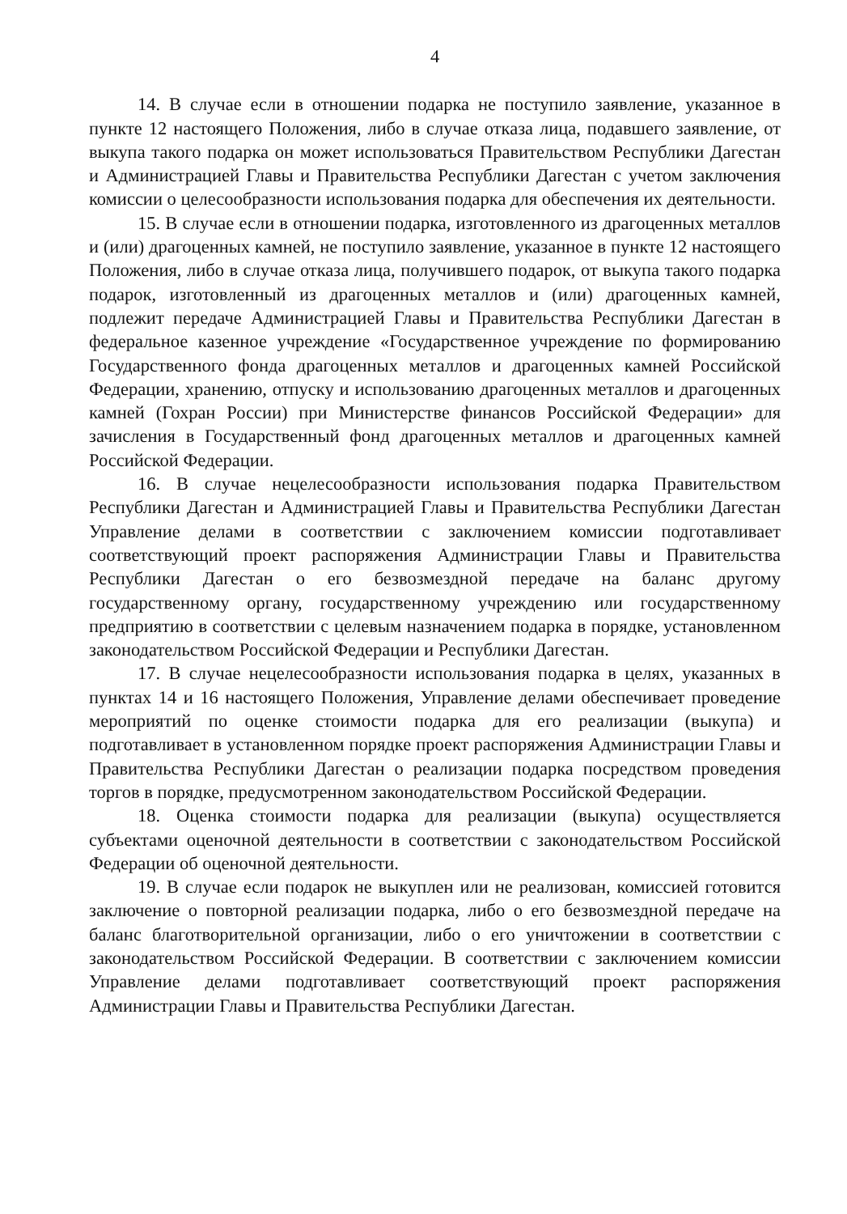4
14. В случае если в отношении подарка не поступило заявление, указанное в пункте 12 настоящего Положения, либо в случае отказа лица, подавшего заявление, от выкупа такого подарка он может использоваться Правительством Республики Дагестан и Администрацией Главы и Правительства Республики Дагестан с учетом заключения комиссии о целесообразности использования подарка для обеспечения их деятельности.
15. В случае если в отношении подарка, изготовленного из драгоценных металлов и (или) драгоценных камней, не поступило заявление, указанное в пункте 12 настоящего Положения, либо в случае отказа лица, получившего подарок, от выкупа такого подарка подарок, изготовленный из драгоценных металлов и (или) драгоценных камней, подлежит передаче Администрацией Главы и Правительства Республики Дагестан в федеральное казенное учреждение «Государственное учреждение по формированию Государственного фонда драгоценных металлов и драгоценных камней Российской Федерации, хранению, отпуску и использованию драгоценных металлов и драгоценных камней (Гохран России) при Министерстве финансов Российской Федерации» для зачисления в Государственный фонд драгоценных металлов и драгоценных камней Российской Федерации.
16. В случае нецелесообразности использования подарка Правительством Республики Дагестан и Администрацией Главы и Правительства Республики Дагестан Управление делами в соответствии с заключением комиссии подготавливает соответствующий проект распоряжения Администрации Главы и Правительства Республики Дагестан о его безвозмездной передаче на баланс другому государственному органу, государственному учреждению или государственному предприятию в соответствии с целевым назначением подарка в порядке, установленном законодательством Российской Федерации и Республики Дагестан.
17. В случае нецелесообразности использования подарка в целях, указанных в пунктах 14 и 16 настоящего Положения, Управление делами обеспечивает проведение мероприятий по оценке стоимости подарка для его реализации (выкупа) и подготавливает в установленном порядке проект распоряжения Администрации Главы и Правительства Республики Дагестан о реализации подарка посредством проведения торгов в порядке, предусмотренном законодательством Российской Федерации.
18. Оценка стоимости подарка для реализации (выкупа) осуществляется субъектами оценочной деятельности в соответствии с законодательством Российской Федерации об оценочной деятельности.
19. В случае если подарок не выкуплен или не реализован, комиссией готовится заключение о повторной реализации подарка, либо о его безвозмездной передаче на баланс благотворительной организации, либо о его уничтожении в соответствии с законодательством Российской Федерации. В соответствии с заключением комиссии Управление делами подготавливает соответствующий проект распоряжения Администрации Главы и Правительства Республики Дагестан.